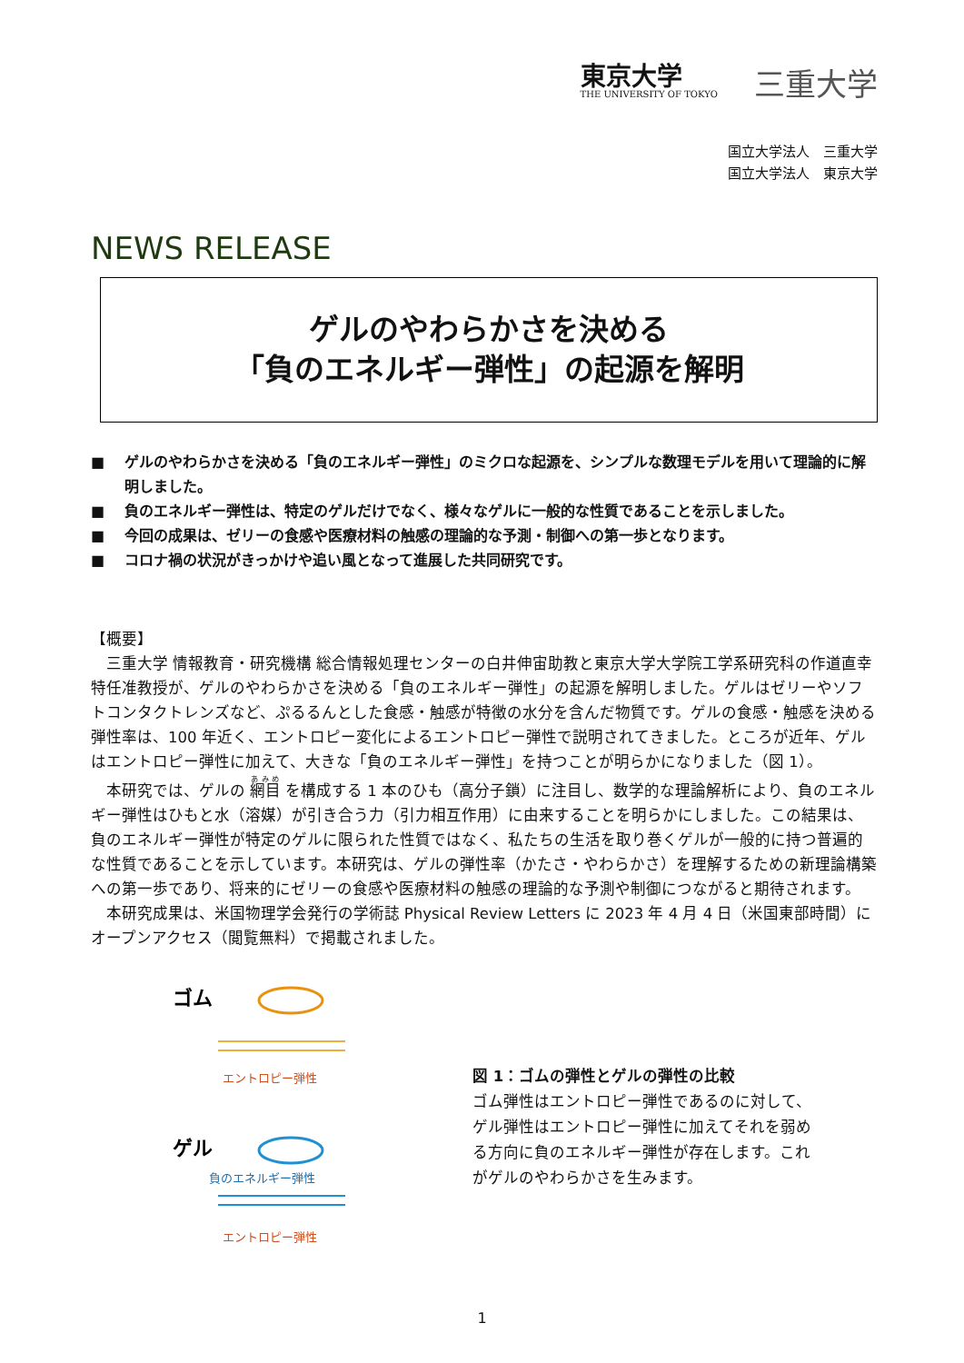東京大学
THE UNIVERSITY OF TOKYO
三重大学
国立大学法人　三重大学
国立大学法人　東京大学
NEWS RELEASE
ゲルのやわらかさを決める
「負のエネルギー弾性」の起源を解明
■ ゲルのやわらかさを決める「負のエネルギー弾性」のミクロな起源を、シンプルな数理モデルを用いて理論的に解明しました。
■ 負のエネルギー弾性は、特定のゲルだけでなく、様々なゲルに一般的な性質であることを示しました。
■ 今回の成果は、ゼリーの食感や医療材料の触感の理論的な予測・制御への第一歩となります。
■ コロナ禍の状況がきっかけや追い風となって進展した共同研究です。
【概要】
三重大学 情報教育・研究機構 総合情報処理センターの白井伸宙助教と東京大学大学院工学系研究科の作道直幸特任准教授が、ゲルのやわらかさを決める「負のエネルギー弾性」の起源を解明しました。ゲルはゼリーやソフトコンタクトレンズなど、ぷるるんとした食感・触感が特徴の水分を含んだ物質です。ゲルの食感・触感を決める弾性率は、100 年近く、エントロピー変化によるエントロピー弾性で説明されてきました。ところが近年、ゲルはエントロピー弾性に加えて、大きな「負のエネルギー弾性」を持つことが明らかになりました（図 1）。
本研究では、ゲルの 網目 を構成する 1 本のひも（高分子鎖）に注目し、数学的な理論解析により、負のエネルギー弾性はひもと水（溶媒）が引き合う力（引力相互作用）に由来することを明らかにしました。この結果は、負のエネルギー弾性が特定のゲルに限られた性質ではなく、私たちの生活を取り巻くゲルが一般的に持つ普遍的な性質であることを示しています。本研究は、ゲルの弾性率（かたさ・やわらかさ）を理解するための新理論構築への第一歩であり、将来的にゼリーの食感や医療材料の触感の理論的な予測や制御につながると期待されます。
本研究成果は、米国物理学会発行の学術誌 Physical Review Letters に 2023 年 4 月 4 日（米国東部時間）にオープンアクセス（閲覧無料）で掲載されました。
ゴム
エントロピー弾性
ゲル
負のエネルギー弾性
エントロピー弾性
図 1：ゴムの弾性とゲルの弾性の比較
ゴム弾性はエントロピー弾性であるのに対して、ゲル弾性はエントロピー弾性に加えてそれを弱める方向に負のエネルギー弾性が存在します。これがゲルのやわらかさを生みます。
1